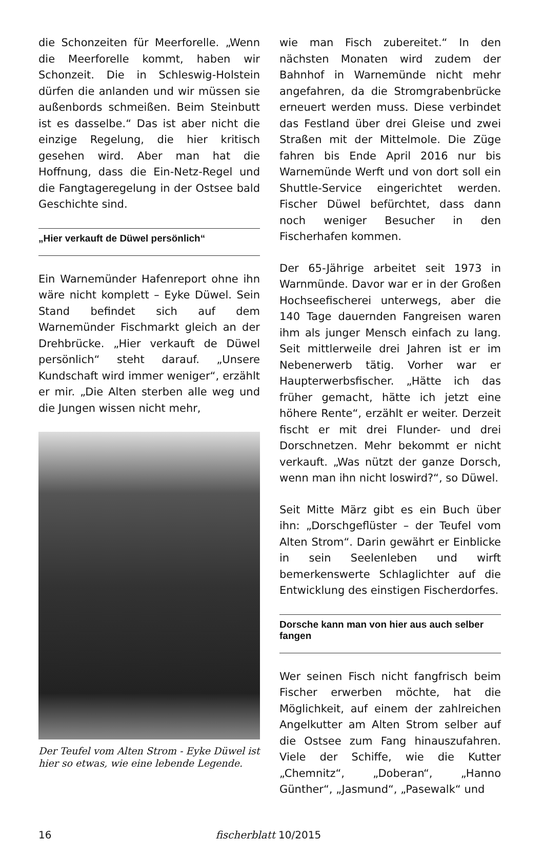die Schonzeiten für Meerforelle. „Wenn die Meerforelle kommt, haben wir Schonzeit. Die in Schleswig-Holstein dürfen die anlanden und wir müssen sie außenbords schmeißen. Beim Steinbutt ist es dasselbe.“ Das ist aber nicht die einzige Regelung, die hier kritisch gesehen wird. Aber man hat die Hoffnung, dass die Ein-Netz-Regel und die Fangtageregelung in der Ostsee bald Geschichte sind.
„Hier verkauft de Düwel persönlich“
Ein Warnemünder Hafenreport ohne ihn wäre nicht komplett – Eyke Düwel. Sein Stand befindet sich auf dem Warnemünder Fischmarkt gleich an der Drehbrücke. „Hier verkauft de Düwel persönlich“ steht darauf. „Unsere Kundschaft wird immer weniger“, erzählt er mir. „Die Alten sterben alle weg und die Jungen wissen nicht mehr,
Der Teufel vom Alten Strom - Eyke Düwel ist hier so etwas, wie eine lebende Legende.
wie man Fisch zubereitet.“ In den nächsten Monaten wird zudem der Bahnhof in Warnemünde nicht mehr angefahren, da die Stromgrabenbrücke erneuert werden muss. Diese verbindet das Festland über drei Gleise und zwei Straßen mit der Mittelmole. Die Züge fahren bis Ende April 2016 nur bis Warnemünde Werft und von dort soll ein Shuttle-Service eingerichtet werden. Fischer Düwel befürchtet, dass dann noch weniger Besucher in den Fischerhafen kommen.
Der 65-Jährige arbeitet seit 1973 in Warnmünde. Davor war er in der Großen Hochseefischerei unterwegs, aber die 140 Tage dauernden Fangreisen waren ihm als junger Mensch einfach zu lang. Seit mittlerweile drei Jahren ist er im Nebenerwerb tätig. Vorher war er Haupterwerbsfischer. „Hätte ich das früher gemacht, hätte ich jetzt eine höhere Rente“, erzählt er weiter. Derzeit fischt er mit drei Flunder- und drei Dorschnetzen. Mehr bekommt er nicht verkauft. „Was nützt der ganze Dorsch, wenn man ihn nicht loswird?“, so Düwel.
Seit Mitte März gibt es ein Buch über ihn: „Dorschgeflüster – der Teufel vom Alten Strom“. Darin gewährt er Einblicke in sein Seelenleben und wirft bemerkenswerte Schlaglichter auf die Entwicklung des einstigen Fischerdorfes.
Dorsche kann man von hier aus auch selber fangen
Wer seinen Fisch nicht fangfrisch beim Fischer erwerben möchte, hat die Möglichkeit, auf einem der zahlreichen Angelkutter am Alten Strom selber auf die Ostsee zum Fang hinauszufahren. Viele der Schiffe, wie die Kutter „Chemnitz“, „Doberan“, „Hanno Günther“, „Jasmund“, „Pasewalk“ und
16 fischerblatt 10/2015